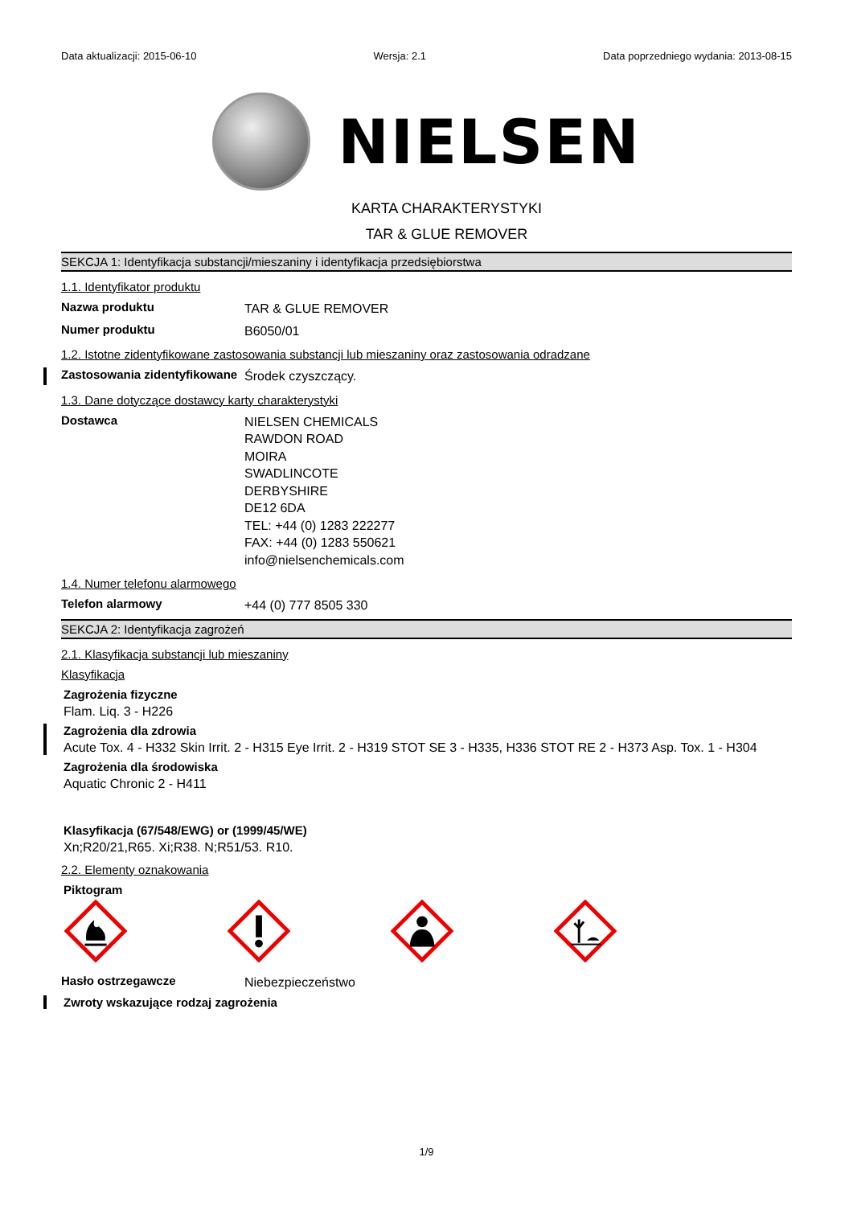Data aktualizacji: 2015-06-10 Wersja: 2.1 Data poprzedniego wydania: 2013-08-15
NIELSEN
KARTA CHARAKTERYSTYKI
TAR & GLUE REMOVER
SEKCJA 1: Identyfikacja substancji/mieszaniny i identyfikacja przedsiębiorstwa
1.1. Identyfikator produktu
Nazwa produktu
TAR & GLUE REMOVER
Numer produktu
B6050/01
1.2. Istotne zidentyfikowane zastosowania substancji lub mieszaniny oraz zastosowania odradzane
Zastosowania zidentyfikowane
Środek czyszczący.
1.3. Dane dotyczące dostawcy karty charakterystyki
Dostawca
NIELSEN CHEMICALS
RAWDON ROAD
MOIRA
SWADLINCOTE
DERBYSHIRE
DE12 6DA
TEL: +44 (0) 1283 222277
FAX: +44 (0) 1283 550621
info@nielsenchemicals.com
1.4. Numer telefonu alarmowego
Telefon alarmowy
+44 (0) 777 8505 330
SEKCJA 2: Identyfikacja zagrożeń
2.1. Klasyfikacja substancji lub mieszaniny
Klasyfikacja
Zagrożenia fizyczne
Flam. Liq. 3 - H226
Zagrożenia dla zdrowia
Acute Tox. 4 - H332 Skin Irrit. 2 - H315 Eye Irrit. 2 - H319 STOT SE 3 - H335, H336 STOT RE 2 - H373 Asp. Tox. 1 - H304
Zagrożenia dla środowiska
Aquatic Chronic 2 - H411
Klasyfikacja (67/548/EWG) or (1999/45/WE)
Xn;R20/21,R65. Xi;R38. N;R51/53. R10.
2.2. Elementy oznakowania
Piktogram
Hasło ostrzegawcze
Niebezpieczeństwo
Zwroty wskazujące rodzaj zagrożenia
1/9